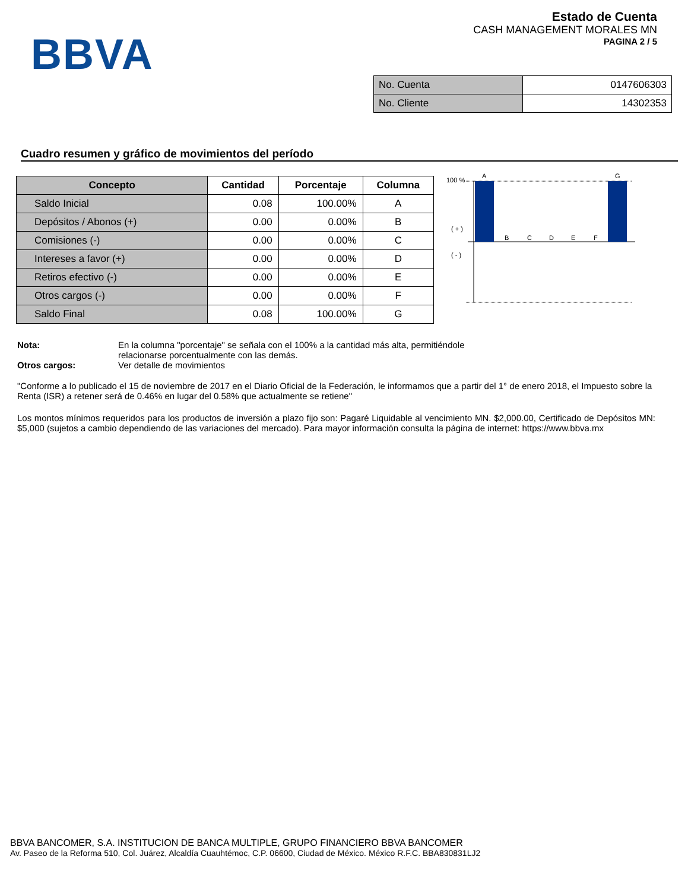Estado de Cuenta
CASH MANAGEMENT MORALES MN
PAGINA 2 / 5
BBVA
| No. Cuenta | 0147606303 |
| No. Cliente | 14302353 |
Cuadro resumen y gráfico de movimientos del período
| Concepto | Cantidad | Porcentaje | Columna |
| --- | --- | --- | --- |
| Saldo Inicial | 0.08 | 100.00% | A |
| Depósitos / Abonos (+) | 0.00 | 0.00% | B |
| Comisiones (-) | 0.00 | 0.00% | C |
| Intereses a favor (+) | 0.00 | 0.00% | D |
| Retiros efectivo (-) | 0.00 | 0.00% | E |
| Otros cargos (-) | 0.00 | 0.00% | F |
| Saldo Final | 0.08 | 100.00% | G |
100 %
( + )
( - )
A
G
B
C
D
E
F
| Nota: | En la columna "porcentaje" se señala con el 100% a la cantidad más alta, permitiéndole relacionarse porcentualmente con las demás. |
| Otros cargos: | Ver detalle de movimientos |
"Conforme a lo publicado el 15 de noviembre de 2017 en el Diario Oficial de la Federación, le informamos que a partir del 1° de enero 2018, el Impuesto sobre la Renta (ISR) a retener será de 0.46% en lugar del 0.58% que actualmente se retiene"
Los montos mínimos requeridos para los productos de inversión a plazo fijo son: Pagaré Liquidable al vencimiento MN. $2,000.00, Certificado de Depósitos MN: $5,000 (sujetos a cambio dependiendo de las variaciones del mercado). Para mayor información consulta la página de internet: https://www.bbva.mx
BBVA BANCOMER, S.A. INSTITUCION DE BANCA MULTIPLE, GRUPO FINANCIERO BBVA BANCOMER
Av. Paseo de la Reforma 510, Col. Juárez, Alcaldía Cuauhtémoc, C.P. 06600, Ciudad de México. México R.F.C. BBA830831LJ2